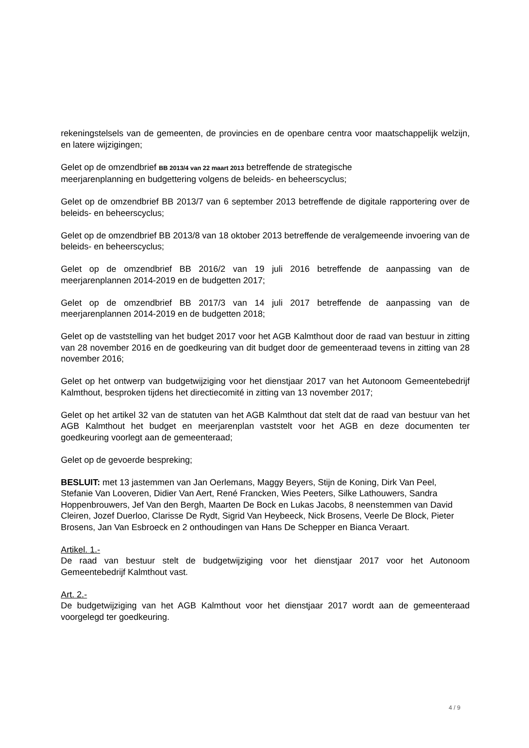rekeningstelsels van de gemeenten, de provincies en de openbare centra voor maatschappelijk welzijn, en latere wijzigingen;
Gelet op de omzendbrief BB 2013/4 van 22 maart 2013 betreffende de strategische
meerjarenplanning en budgettering volgens de beleids- en beheerscyclus;
Gelet op de omzendbrief BB 2013/7 van 6 september 2013 betreffende de digitale rapportering over de beleids- en beheerscyclus;
Gelet op de omzendbrief BB 2013/8 van 18 oktober 2013 betreffende de veralgemeende invoering van de beleids- en beheerscyclus;
Gelet op de omzendbrief BB 2016/2 van 19 juli 2016 betreffende de aanpassing van de meerjarenplannen 2014-2019 en de budgetten 2017;
Gelet op de omzendbrief BB 2017/3 van 14 juli 2017 betreffende de aanpassing van de meerjarenplannen 2014-2019 en de budgetten 2018;
Gelet op de vaststelling van het budget 2017 voor het AGB Kalmthout door de raad van bestuur in zitting van 28 november 2016 en de goedkeuring van dit budget door de gemeenteraad tevens in zitting van 28 november 2016;
Gelet op het ontwerp van budgetwijziging voor het dienstjaar 2017 van het Autonoom Gemeentebedrijf Kalmthout, besproken tijdens het directiecomité in zitting van 13 november 2017;
Gelet op het artikel 32 van de statuten van het AGB Kalmthout dat stelt dat de raad van bestuur van het AGB Kalmthout het budget en meerjarenplan vaststelt voor het AGB en deze documenten ter goedkeuring voorlegt aan de gemeenteraad;
Gelet op de gevoerde bespreking;
BESLUIT: met 13 jastemmen van Jan Oerlemans, Maggy Beyers, Stijn de Koning, Dirk Van Peel, Stefanie Van Looveren, Didier Van Aert, René Francken, Wies Peeters, Silke Lathouwers, Sandra Hoppenbrouwers, Jef Van den Bergh, Maarten De Bock en Lukas Jacobs, 8 neenstemmen van David Cleiren, Jozef Duerloo, Clarisse De Rydt, Sigrid Van Heybeeck, Nick Brosens, Veerle De Block, Pieter Brosens, Jan Van Esbroeck en 2 onthoudingen van Hans De Schepper en Bianca Veraart.
Artikel. 1.-
De raad van bestuur stelt de budgetwijziging voor het dienstjaar 2017 voor het Autonoom Gemeentebedrijf Kalmthout vast.
Art. 2.-
De budgetwijziging van het AGB Kalmthout voor het dienstjaar 2017 wordt aan de gemeenteraad voorgelegd ter goedkeuring.
4 / 9